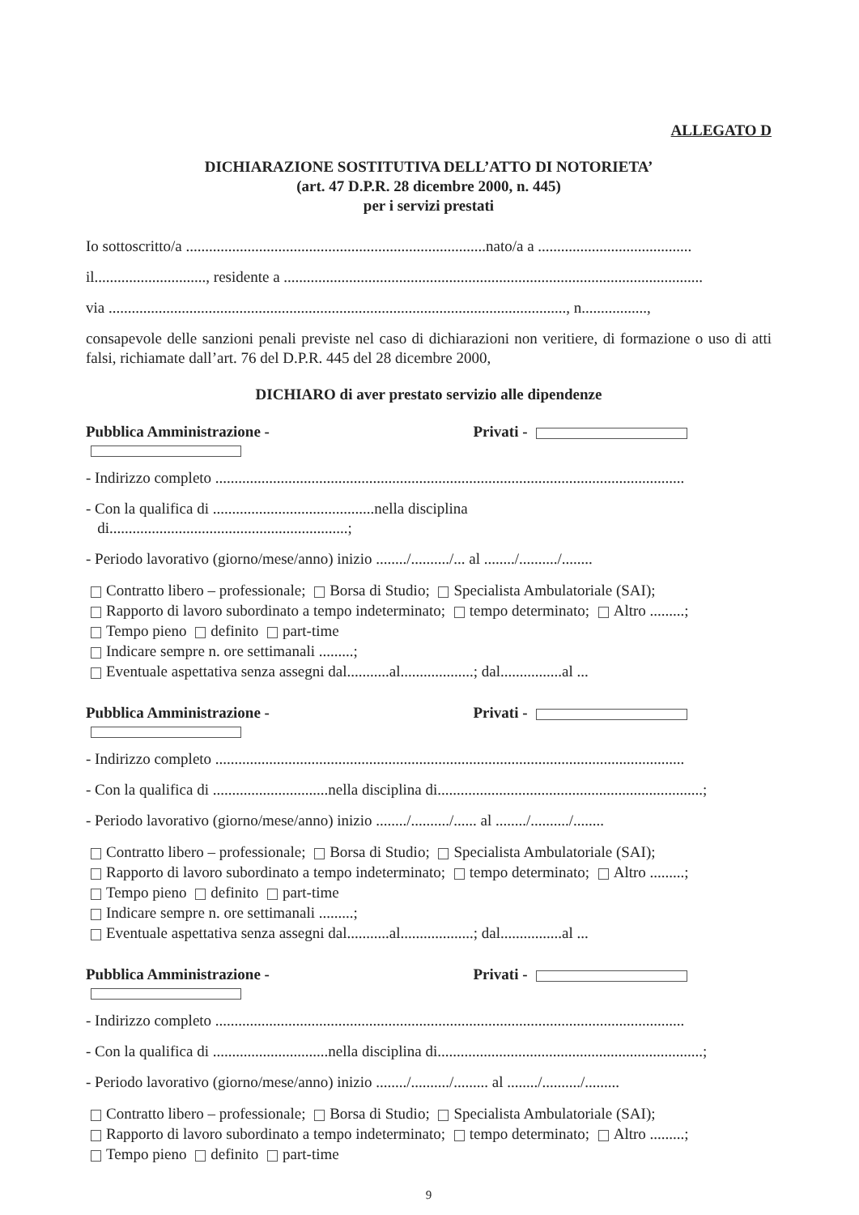ALLEGATO D
DICHIARAZIONE SOSTITUTIVA DELL’ATTO DI NOTORIETA’
(art. 47 D.P.R. 28 dicembre 2000, n. 445)
per i servizi prestati
Io sottoscritto/a ..............................................................................nato/a a ........................................
il............................., residente a .............................................................................................................
via ......................................................................................................................., n.................,
consapevole delle sanzioni penali previste nel caso di dichiarazioni non veritiere, di formazione o uso di atti falsi, richiamate dall’art. 76 del D.P.R. 445 del 28 dicembre 2000,
DICHIARO di aver prestato servizio alle dipendenze
Pubblica Amministrazione - Privati -
- Indirizzo completo ..........................................................................................................................
- Con la qualifica di ..........................................nella disciplina
di..............................................................;
- Periodo lavorativo (giorno/mese/anno) inizio ......../........../... al ......../........../........
Contratto libero – professionale; Borsa di Studio; Specialista Ambulatoriale (SAI);
Rapporto di lavoro subordinato a tempo indeterminato; tempo determinato; Altro .........;
Tempo pieno definito part-time
Indicare sempre n. ore settimanali .........;
Eventuale aspettativa senza assegni dal...........al...................; dal................al ...
Pubblica Amministrazione - Privati -
- Indirizzo completo ..........................................................................................................................
- Con la qualifica di ..............................nella disciplina di.....................................................................;
- Periodo lavorativo (giorno/mese/anno) inizio ......../........../...... al ......../........../........
Contratto libero – professionale; Borsa di Studio; Specialista Ambulatoriale (SAI);
Rapporto di lavoro subordinato a tempo indeterminato; tempo determinato; Altro .........;
Tempo pieno definito part-time
Indicare sempre n. ore settimanali .........;
Eventuale aspettativa senza assegni dal...........al...................; dal................al ...
Pubblica Amministrazione - Privati -
- Indirizzo completo ..........................................................................................................................
- Con la qualifica di ..............................nella disciplina di.....................................................................;
- Periodo lavorativo (giorno/mese/anno) inizio ......../........../......... al ......../........../.........
Contratto libero – professionale; Borsa di Studio; Specialista Ambulatoriale (SAI);
Rapporto di lavoro subordinato a tempo indeterminato; tempo determinato; Altro .........;
Tempo pieno definito part-time
9